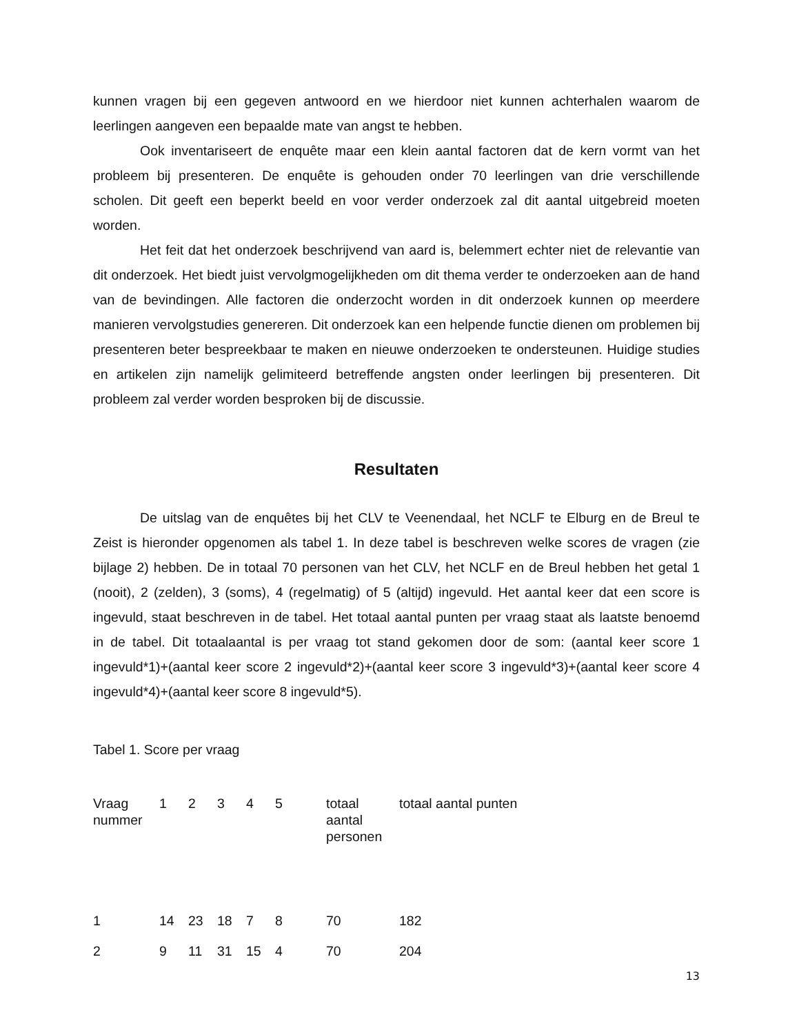kunnen vragen bij een gegeven antwoord en we hierdoor niet kunnen achterhalen waarom de leerlingen aangeven een bepaalde mate van angst te hebben.
Ook inventariseert de enquête maar een klein aantal factoren dat de kern vormt van het probleem bij presenteren. De enquête is gehouden onder 70 leerlingen van drie verschillende scholen. Dit geeft een beperkt beeld en voor verder onderzoek zal dit aantal uitgebreid moeten worden.
Het feit dat het onderzoek beschrijvend van aard is, belemmert echter niet de relevantie van dit onderzoek. Het biedt juist vervolgmogelijkheden om dit thema verder te onderzoeken aan de hand van de bevindingen. Alle factoren die onderzocht worden in dit onderzoek kunnen op meerdere manieren vervolgstudies genereren. Dit onderzoek kan een helpende functie dienen om problemen bij presenteren beter bespreekbaar te maken en nieuwe onderzoeken te ondersteunen. Huidige studies en artikelen zijn namelijk gelimiteerd betreffende angsten onder leerlingen bij presenteren. Dit probleem zal verder worden besproken bij de discussie.
Resultaten
De uitslag van de enquêtes bij het CLV te Veenendaal, het NCLF te Elburg en de Breul te Zeist is hieronder opgenomen als tabel 1. In deze tabel is beschreven welke scores de vragen (zie bijlage 2) hebben. De in totaal 70 personen van het CLV, het NCLF en de Breul hebben het getal 1 (nooit), 2 (zelden), 3 (soms), 4 (regelmatig) of 5 (altijd) ingevuld. Het aantal keer dat een score is ingevuld, staat beschreven in de tabel. Het totaal aantal punten per vraag staat als laatste benoemd in de tabel. Dit totaalaantal is per vraag tot stand gekomen door de som: (aantal keer score 1 ingevuld*1)+(aantal keer score 2 ingevuld*2)+(aantal keer score 3 ingevuld*3)+(aantal keer score 4 ingevuld*4)+(aantal keer score 8 ingevuld*5).
Tabel 1. Score per vraag
| Vraag nummer | 1 | 2 | 3 | 4 | 5 | totaal aantal personen | totaal aantal punten |
| 1 | 14 | 23 | 18 | 7 | 8 | 70 | 182 |
| 2 | 9 | 11 | 31 | 15 | 4 | 70 | 204 |
13